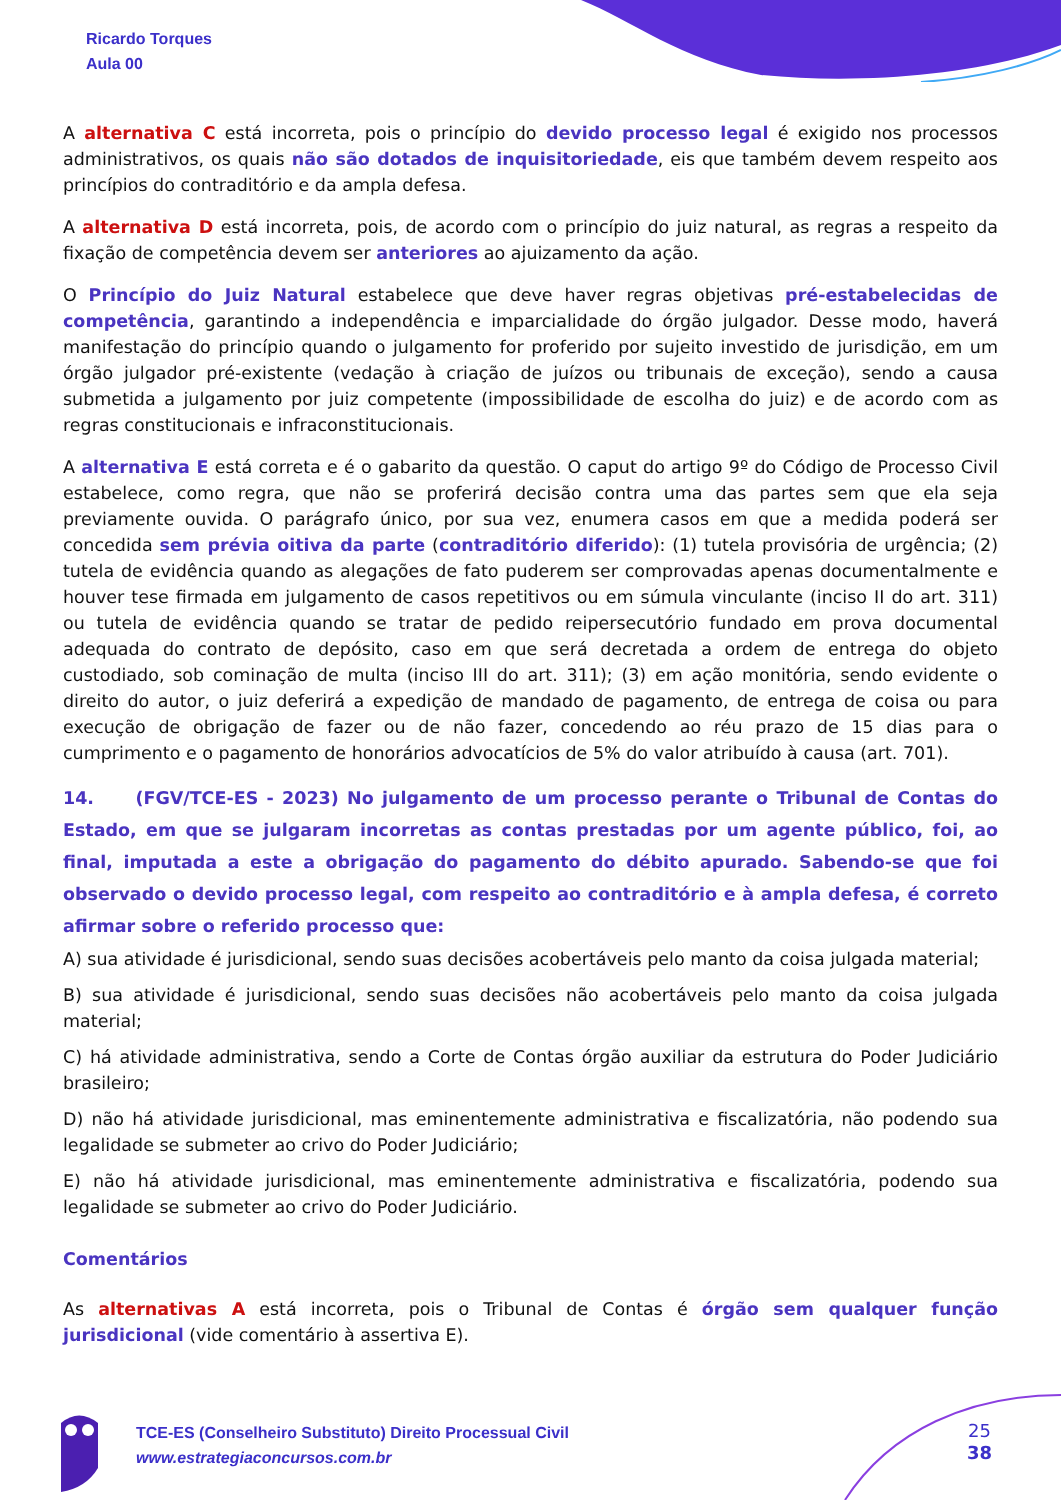Ricardo Torques
Aula 00
A alternativa C está incorreta, pois o princípio do devido processo legal é exigido nos processos administrativos, os quais não são dotados de inquisitoriedade, eis que também devem respeito aos princípios do contraditório e da ampla defesa.
A alternativa D está incorreta, pois, de acordo com o princípio do juiz natural, as regras a respeito da fixação de competência devem ser anteriores ao ajuizamento da ação.
O Princípio do Juiz Natural estabelece que deve haver regras objetivas pré-estabelecidas de competência, garantindo a independência e imparcialidade do órgão julgador. Desse modo, haverá manifestação do princípio quando o julgamento for proferido por sujeito investido de jurisdição, em um órgão julgador pré-existente (vedação à criação de juízos ou tribunais de exceção), sendo a causa submetida a julgamento por juiz competente (impossibilidade de escolha do juiz) e de acordo com as regras constitucionais e infraconstitucionais.
A alternativa E está correta e é o gabarito da questão. O caput do artigo 9º do Código de Processo Civil estabelece, como regra, que não se proferirá decisão contra uma das partes sem que ela seja previamente ouvida. O parágrafo único, por sua vez, enumera casos em que a medida poderá ser concedida sem prévia oitiva da parte (contraditório diferido): (1) tutela provisória de urgência; (2) tutela de evidência quando as alegações de fato puderem ser comprovadas apenas documentalmente e houver tese firmada em julgamento de casos repetitivos ou em súmula vinculante (inciso II do art. 311) ou tutela de evidência quando se tratar de pedido reipersecutório fundado em prova documental adequada do contrato de depósito, caso em que será decretada a ordem de entrega do objeto custodiado, sob cominação de multa (inciso III do art. 311); (3) em ação monitória, sendo evidente o direito do autor, o juiz deferirá a expedição de mandado de pagamento, de entrega de coisa ou para execução de obrigação de fazer ou de não fazer, concedendo ao réu prazo de 15 dias para o cumprimento e o pagamento de honorários advocatícios de 5% do valor atribuído à causa (art. 701).
14. (FGV/TCE-ES - 2023) No julgamento de um processo perante o Tribunal de Contas do Estado, em que se julgaram incorretas as contas prestadas por um agente público, foi, ao final, imputada a este a obrigação do pagamento do débito apurado. Sabendo-se que foi observado o devido processo legal, com respeito ao contraditório e à ampla defesa, é correto afirmar sobre o referido processo que:
A) sua atividade é jurisdicional, sendo suas decisões acobertáveis pelo manto da coisa julgada material;
B) sua atividade é jurisdicional, sendo suas decisões não acobertáveis pelo manto da coisa julgada material;
C) há atividade administrativa, sendo a Corte de Contas órgão auxiliar da estrutura do Poder Judiciário brasileiro;
D) não há atividade jurisdicional, mas eminentemente administrativa e fiscalizatória, não podendo sua legalidade se submeter ao crivo do Poder Judiciário;
E) não há atividade jurisdicional, mas eminentemente administrativa e fiscalizatória, podendo sua legalidade se submeter ao crivo do Poder Judiciário.
Comentários
As alternativas A está incorreta, pois o Tribunal de Contas é órgão sem qualquer função jurisdicional (vide comentário à assertiva E).
TCE-ES (Conselheiro Substituto) Direito Processual Civil
www.estrategiaconcursos.com.br
25
38